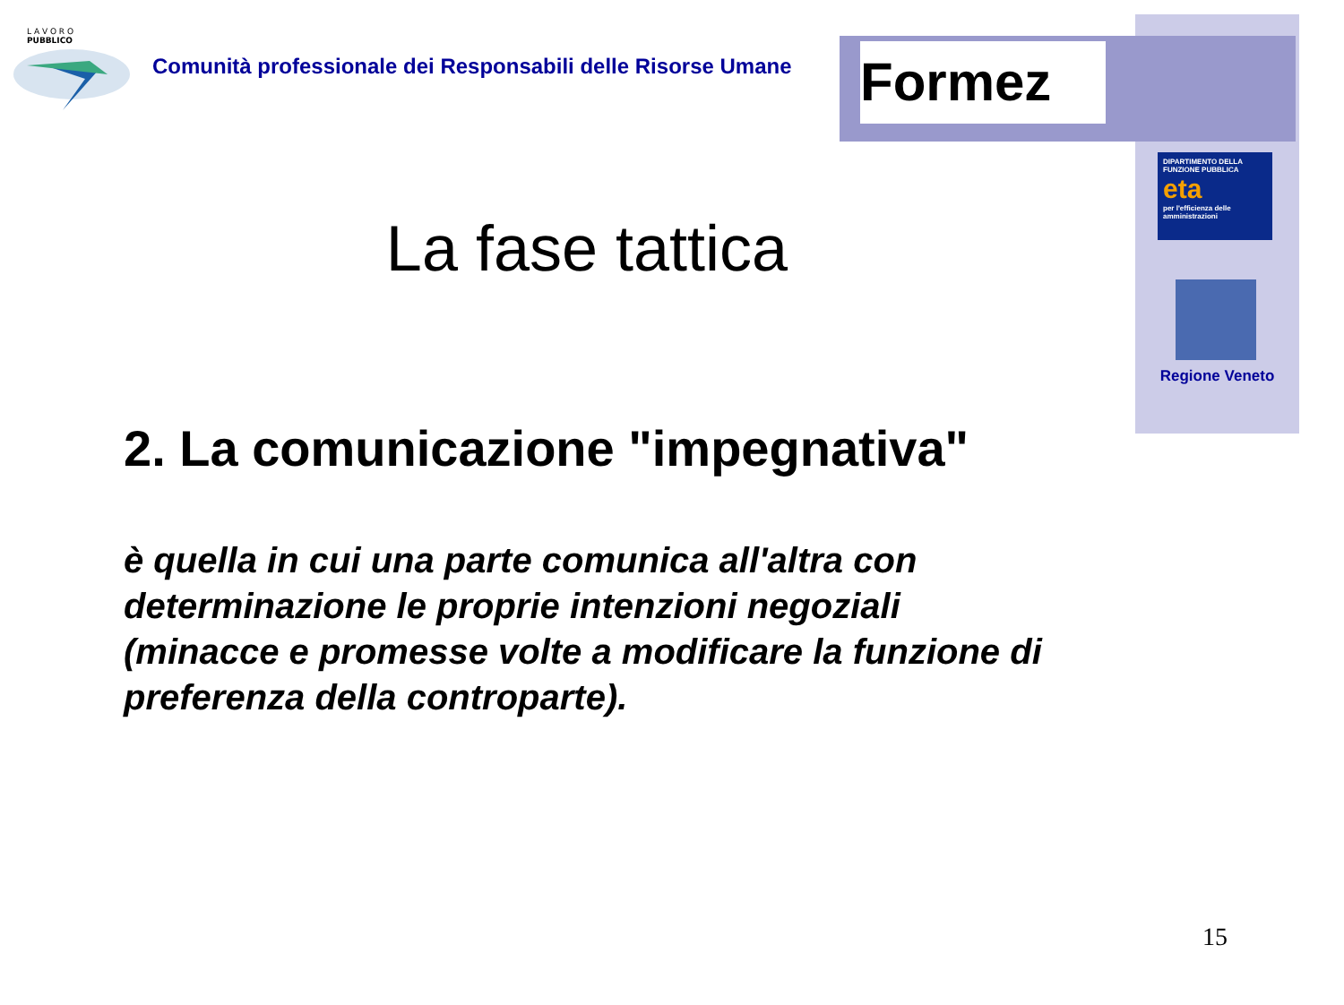L A V O R O
PUBBLICO
Comunità professionale dei Responsabili delle Risorse Umane
Formez
DIPARTIMENTO DELLA FUNZIONE PUBBLICA
eta
per l'efficienza delle amministrazioni
Regione Veneto
La fase tattica
2. La comunicazione "impegnativa"
è quella in cui una parte comunica all'altra con determinazione le proprie intenzioni negoziali (minacce e promesse volte a modificare la funzione di preferenza della controparte).
15